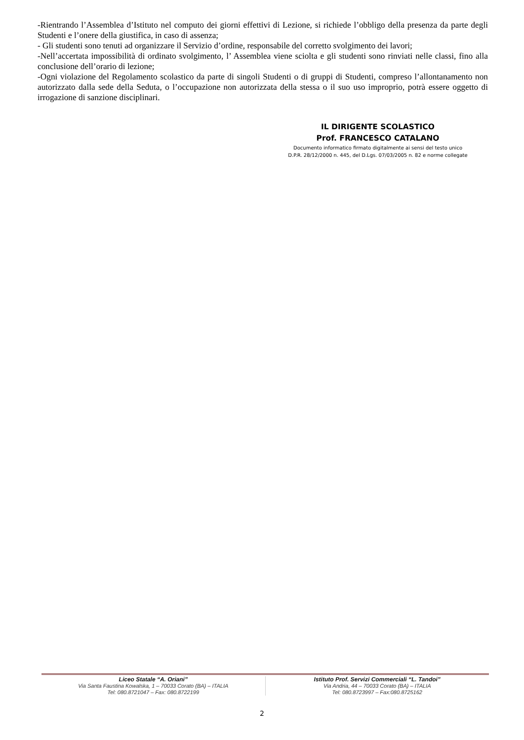-Rientrando l’Assemblea d’Istituto nel computo dei giorni effettivi di Lezione, si richiede l’obbligo della presenza da parte degli Studenti e l’onere della giustifica, in caso di assenza;
- Gli studenti sono tenuti ad organizzare il Servizio d’ordine, responsabile del corretto svolgimento dei lavori;
-Nell’accertata impossibilità di ordinato svolgimento, l’ Assemblea viene sciolta e gli studenti sono rinviati nelle classi, fino alla conclusione dell’orario di lezione;
-Ogni violazione del Regolamento scolastico da parte di singoli Studenti o di gruppi di Studenti, compreso l’allontanamento non autorizzato dalla sede della Seduta, o l’occupazione non autorizzata della stessa o il suo uso improprio, potrà essere oggetto di irrogazione di sanzione disciplinari.
IL DIRIGENTE SCOLASTICO
Prof. FRANCESCO CATALANO
Documento informatico firmato digitalmente ai sensi del testo unico
D.P.R. 28/12/2000 n. 445, del D.Lgs. 07/03/2005 n. 82 e norme collegate
Liceo Statale “A. Oriani”
Via Santa Faustina Kowalska, 1 – 70033 Corato (BA) – ITALIA
Tel: 080.8721047 – Fax: 080.8722199
Istituto Prof. Servizi Commerciali “L. Tandoi”
Via Andria, 44 – 70033 Corato (BA) – ITALIA
Tel: 080.8723997 – Fax:080.8725162
2